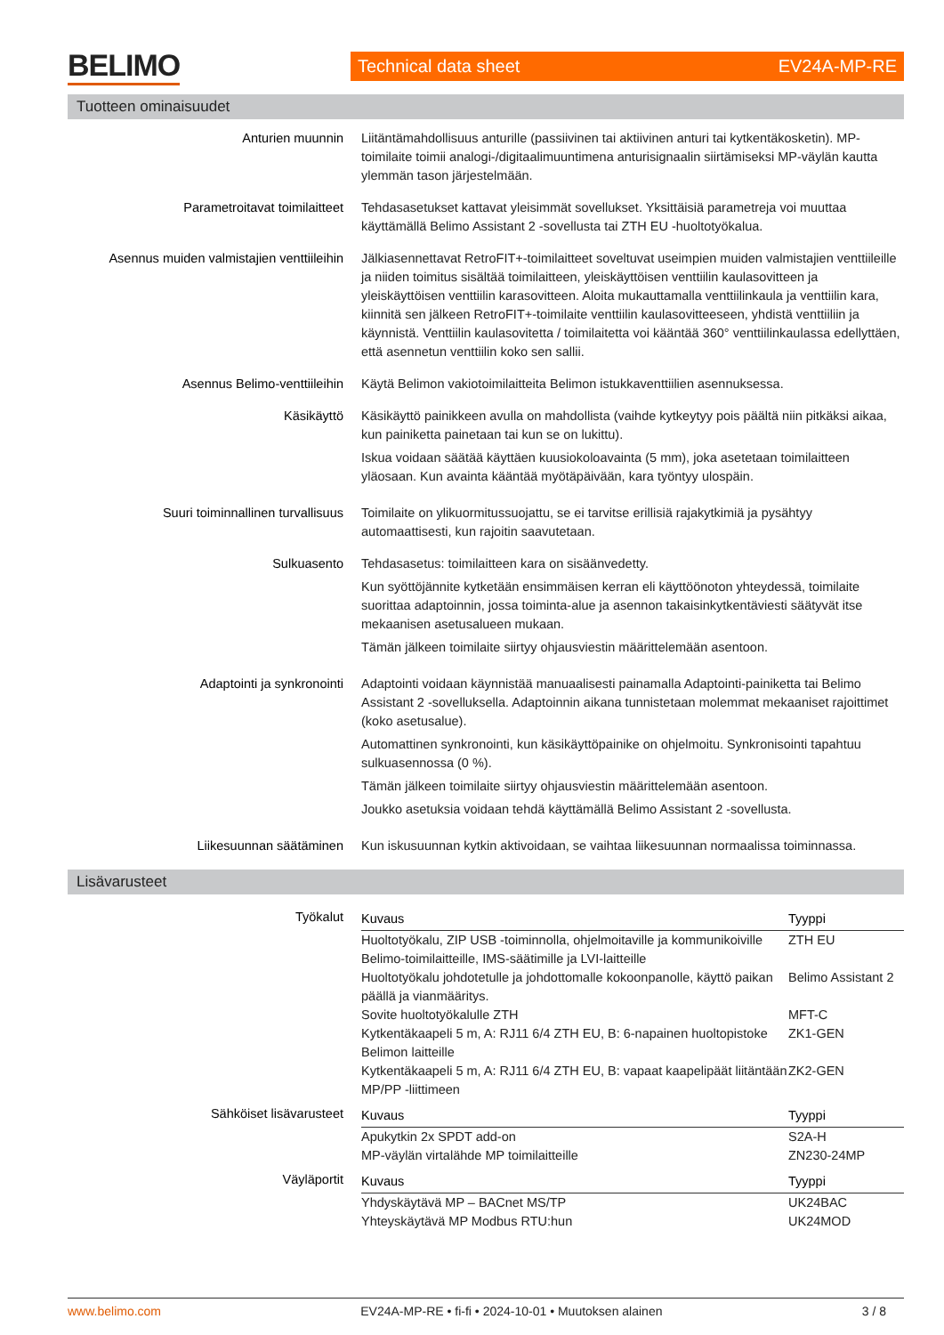BELIMO Technical data sheet EV24A-MP-RE
Tuotteen ominaisuudet
| Anturien muunnin | Liitäntämahdollisuus anturille (passiivinen tai aktiivinen anturi tai kytkentäkosketin). MP-toimilaite toimii analogi-/digitaalimuuntimena anturisignaalin siirtämiseksi MP-väylän kautta ylemmän tason järjestelmään. |
| Parametroitavat toimilaitteet | Tehdasasetukset kattavat yleisimmät sovellukset. Yksittäisiä parametreja voi muuttaa käyttämällä Belimo Assistant 2 -sovellusta tai ZTH EU -huoltotyökalua. |
| Asennus muiden valmistajien venttiileihin | Jälkiasennettavat RetroFIT+-toimilaitteet soveltuvat useimpien muiden valmistajien venttiileille ja niiden toimitus sisältää toimilaitteen, yleiskäyttöisen venttiilin kaulasovitteen ja yleiskäyttöisen venttiilin karasovitteen. Aloita mukauttamalla venttiilinkaula ja venttiilin kara, kiinnitä sen jälkeen RetroFIT+-toimilaite venttiilin kaulasovitteeseen, yhdistä venttiiliin ja käynnistä. Venttiilin kaulasovitetta / toimilaitetta voi kääntää 360° venttiilinkaulassa edellyttäen, että asennetun venttiilin koko sen sallii. |
| Asennus Belimo-venttiileihin | Käytä Belimon vakiotoimilaitteita Belimon istukkaventtiilien asennuksessa. |
| Käsikäyttö | Käsikäyttö painikkeen avulla on mahdollista (vaihde kytkeytyy pois päältä niin pitkäksi aikaa, kun painiketta painetaan tai kun se on lukittu). Iskua voidaan säätää käyttäen kuusiokoloavainta (5 mm), joka asetetaan toimilaitteen yläosaan. Kun avainta kääntää myötäpäivään, kara työntyy ulospäin. |
| Suuri toiminnallinen turvallisuus | Toimilaite on ylikuormitussuojattu, se ei tarvitse erillisiä rajakytkimiä ja pysähtyy automaattisesti, kun rajoitin saavutetaan. |
| Sulkuasento | Tehdasasetus: toimilaitteen kara on sisäänvedetty. Kun syöttöjännite kytketään ensimmäisen kerran eli käyttöönoton yhteydessä, toimilaite suorittaa adaptoinnin, jossa toiminta-alue ja asennon takaisinkytkentäviesti säätyvät itse mekaanisen asetusalueen mukaan. Tämän jälkeen toimilaite siirtyy ohjausviestin määrittelemään asentoon. |
| Adaptointi ja synkronointi | Adaptointi voidaan käynnistää manuaalisesti painamalla Adaptointi-painiketta tai Belimo Assistant 2 -sovelluksella. Adaptoinnin aikana tunnistetaan molemmat mekaaniset rajoittimet (koko asetusalue). Automattinen synkronointi, kun käsikäyttöpainike on ohjelmoitu. Synkronisointi tapahtuu sulkuasennossa (0 %). Tämän jälkeen toimilaite siirtyy ohjausviestin määrittelemään asentoon. Joukko asetuksia voidaan tehdä käyttämällä Belimo Assistant 2 -sovellusta. |
| Liikesuunnan säätäminen | Kun iskusuunnan kytkin aktivoidaan, se vaihtaa liikesuunnan normaalissa toiminnassa. |
Lisävarusteet
| Työkalut | / Kuvaus / Tyyppi / / --- / --- / / Huoltotyökalu, ZIP USB -toiminnolla, ohjelmoitaville ja kommunikoiville Belimo-toimilaitteille, IMS-säätimille ja LVI-laitteille / ZTH EU / / Huoltotyökalu johdotetulle ja johdottomalle kokoonpanolle, käyttö paikan päällä ja vianmääritys. / Belimo Assistant 2 / / Sovite huoltotyökalulle ZTH / MFT-C / / Kytkentäkaapeli 5 m, A: RJ11 6/4 ZTH EU, B: 6-napainen huoltopistoke Belimon laitteille / ZK1-GEN / / Kytkentäkaapeli 5 m, A: RJ11 6/4 ZTH EU, B: vapaat kaapelipäät liitäntään MP/PP -liittimeen / ZK2-GEN / |
| Sähköiset lisävarusteet | / Kuvaus / Tyyppi / / --- / --- / / Apukytkin 2x SPDT add-on / S2A-H / / MP-väylän virtalähde MP toimilaitteille / ZN230-24MP / |
| Väyläportit | / Kuvaus / Tyyppi / / --- / --- / / Yhdyskäytävä MP – BACnet MS/TP / UK24BAC / / Yhteyskäytävä MP Modbus RTU:hun / UK24MOD / |
www.belimo.com EV24A-MP-RE • fi-fi • 2024-10-01 • Muutoksen alainen 3 / 8